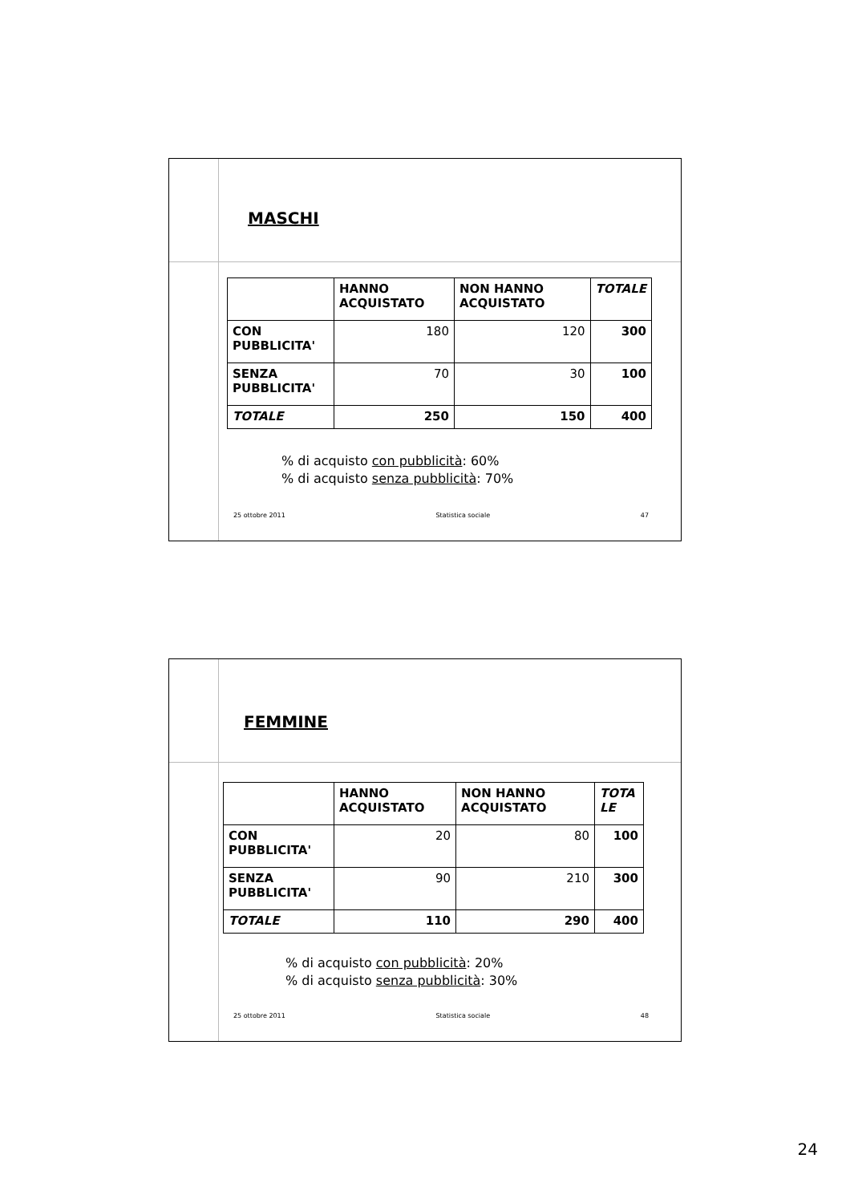MASCHI
| | HANNO ACQUISTATO | NON HANNO ACQUISTATO | TOTALE |
| --- | --- | --- | --- |
| CON PUBBLICITA' | 180 | 120 | 300 |
| SENZA PUBBLICITA' | 70 | 30 | 100 |
| TOTALE | 250 | 150 | 400 |
% di acquisto con pubblicità: 60%
% di acquisto senza pubblicità: 70%
25 ottobre 2011 Statistica sociale 47
FEMMINE
| | HANNO ACQUISTATO | NON HANNO ACQUISTATO | TOTA LE |
| --- | --- | --- | --- |
| CON PUBBLICITA' | 20 | 80 | 100 |
| SENZA PUBBLICITA' | 90 | 210 | 300 |
| TOTALE | 110 | 290 | 400 |
% di acquisto con pubblicità: 20%
% di acquisto senza pubblicità: 30%
25 ottobre 2011 Statistica sociale 48
24